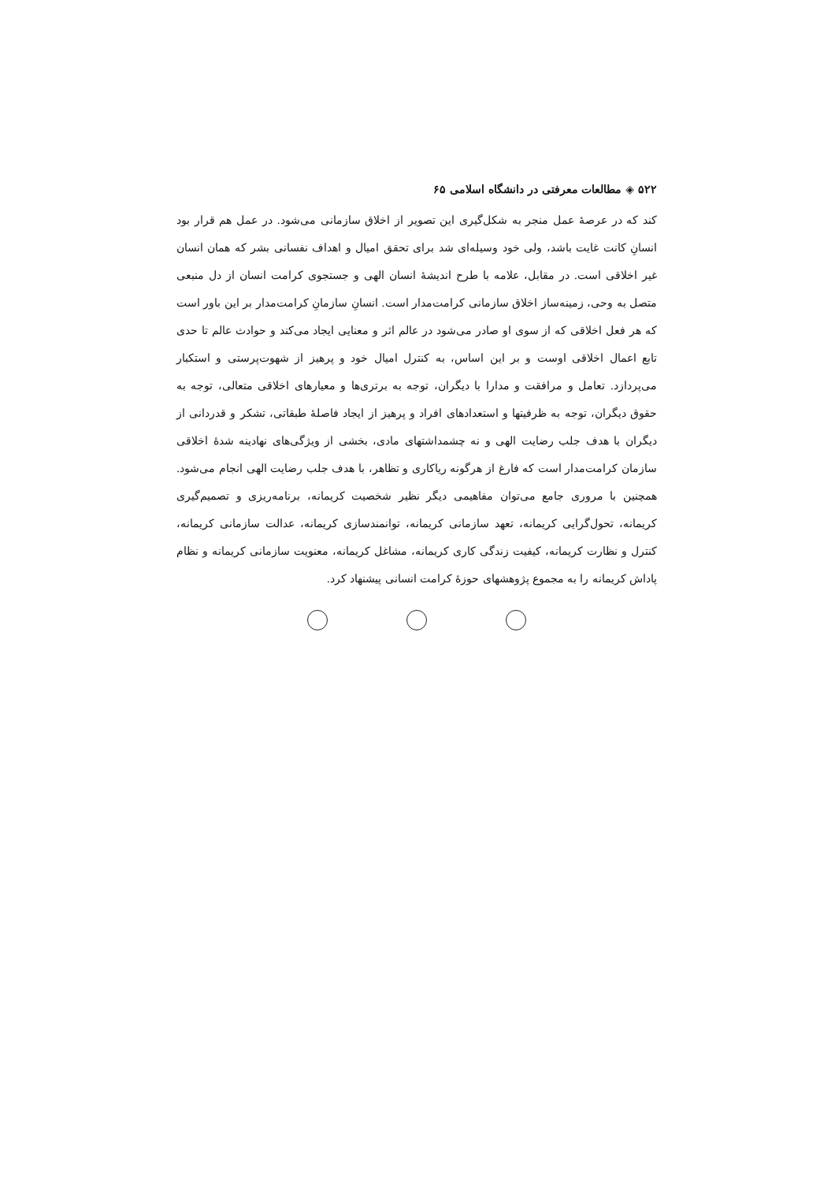۵۲۲ ◈ مطالعات معرفتی در دانشگاه اسلامی ۶۵
کند که در عرصهٔ عمل منجر به شکل‌گیری این تصویر از اخلاق سازمانی می‌شود. در عمل هم قرار بود انسانِ کانت غایت باشد، ولی خود وسیله‌ای شد برای تحقق امیال و اهداف نفسانی بشر که همان انسان غیر اخلاقی است. در مقابل، علامه با طرح اندیشهٔ انسان الهی و جستجوی کرامت انسان از دل منبعی متصل به وحی، زمینه‌ساز اخلاق سازمانی کرامت‌مدار است. انسانِ سازمانِ کرامت‌مدار بر این باور است که هر فعل اخلاقی که از سوی او صادر می‌شود در عالم اثر و معنایی ایجاد می‌کند و حوادث عالم تا حدی تابع اعمال اخلاقی اوست و بر این اساس، به کنترل امیال خود و پرهیز از شهوت‌پرستی و استکبار می‌پردازد. تعامل و مرافقت و مدارا با دیگران، توجه به برتری‌ها و معیارهای اخلاقی متعالی، توجه به حقوق دیگران، توجه به ظرفیتها و استعدادهای افراد و پرهیز از ایجاد فاصلهٔ طبقاتی، تشکر و قدردانی از دیگران با هدف جلب رضایت الهی و نه چشمداشتهای مادی، بخشی از ویژگی‌های نهادینه شدهٔ اخلاقی سازمان کرامت‌مدار است که فارغ از هرگونه ریاکاری و تظاهر، با هدف جلب رضایت الهی انجام می‌شود. همچنین با مروری جامع می‌توان مفاهیمی دیگر نظیر شخصیت کریمانه، برنامه‌ریزی و تصمیم‌گیری کریمانه، تحول‌گرایی کریمانه، تعهد سازمانی کریمانه، توانمندسازی کریمانه، عدالت سازمانی کریمانه، کنترل و نظارت کریمانه، کیفیت زندگی کاری کریمانه، مشاغل کریمانه، معنویت سازمانی کریمانه و نظام پاداش کریمانه را به مجموع پژوهشهای حوزهٔ کرامت انسانی پیشنهاد کرد.